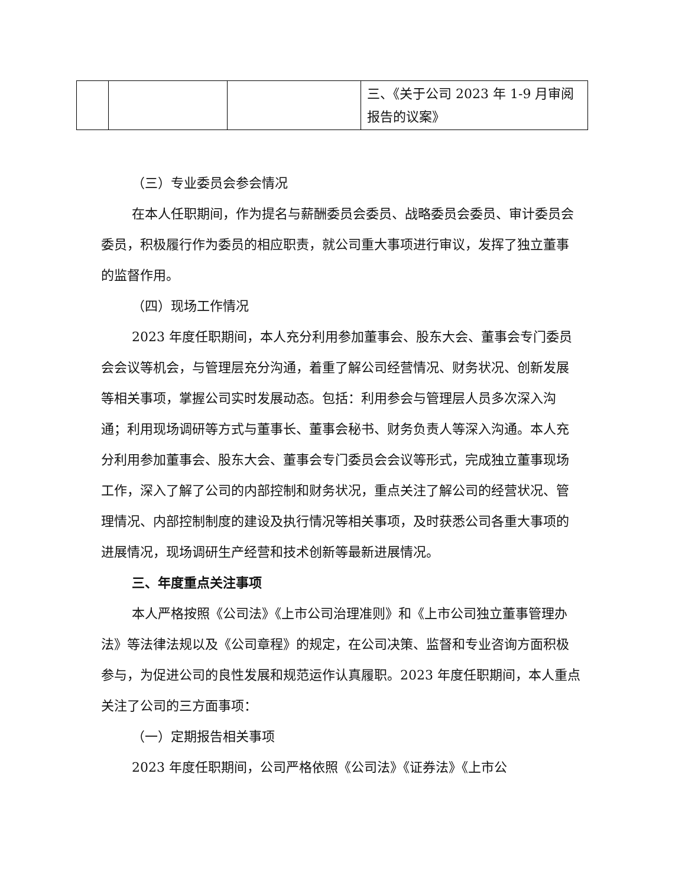| | | | 三、《关于公司 2023 年 1-9 月审阅报告的议案》 |
（三）专业委员会参会情况
在本人任职期间，作为提名与薪酬委员会委员、战略委员会委员、审计委员会委员，积极履行作为委员的相应职责，就公司重大事项进行审议，发挥了独立董事的监督作用。
（四）现场工作情况
2023 年度任职期间，本人充分利用参加董事会、股东大会、董事会专门委员会会议等机会，与管理层充分沟通，着重了解公司经营情况、财务状况、创新发展等相关事项，掌握公司实时发展动态。包括：利用参会与管理层人员多次深入沟通；利用现场调研等方式与董事长、董事会秘书、财务负责人等深入沟通。本人充分利用参加董事会、股东大会、董事会专门委员会会议等形式，完成独立董事现场工作，深入了解了公司的内部控制和财务状况，重点关注了解公司的经营状况、管理情况、内部控制制度的建设及执行情况等相关事项，及时获悉公司各重大事项的进展情况，现场调研生产经营和技术创新等最新进展情况。
三、年度重点关注事项
本人严格按照《公司法》《上市公司治理准则》和《上市公司独立董事管理办法》等法律法规以及《公司章程》的规定，在公司决策、监督和专业咨询方面积极参与，为促进公司的良性发展和规范运作认真履职。2023 年度任职期间，本人重点关注了公司的三方面事项：
（一）定期报告相关事项
2023 年度任职期间，公司严格依照《公司法》《证券法》《上市公